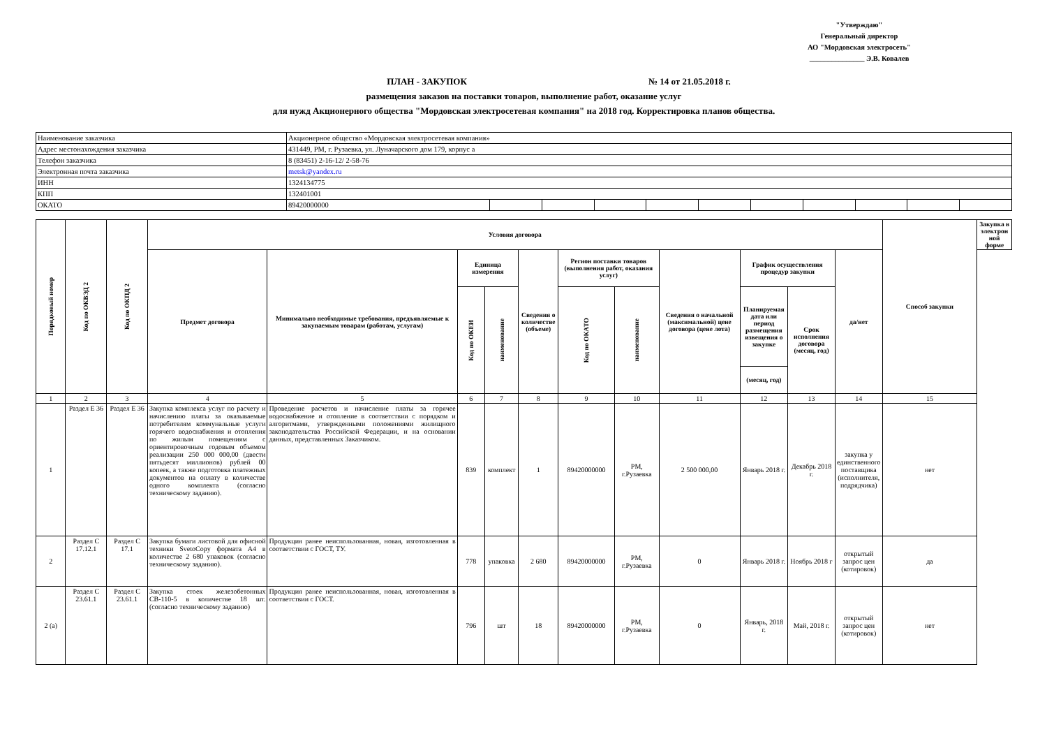"Утверждаю"
Генеральный директор
АО "Мордовская электросеть"
_______________ Э.В. Ковалев
ПЛАН - ЗАКУПОК № 14 от 21.05.2018 г.
размещения заказов на поставки товаров, выполнение работ, оказание услуг
для нужд Акционерного общества "Мордовская электросетевая компания" на 2018 год. Корректировка планов общества.
| Наименование заказчика | Акционерное общество «Мордовская электросетевая компания» | | | | | | | | | | |
| Адрес местонахождения заказчика | 431449, РМ, г. Рузаевка, ул. Луначарского дом 179, корпус а | | | | | | | | | | |
| Телефон заказчика | 8 (83451) 2-16-12/ 2-58-76 | | | | | | | | | | |
| Электронная почта заказчика | metsk@yandex.ru | | | | | | | | | | |
| ИНН | 1324134775 | | | | | | | | | | |
| КПП | 132401001 | | | | | | | | | | |
| ОКАТО | 89420000000 | | | | | | | | | | |
| Порядковый номер | Код по ОКВЭД 2 | Код по ОКПД 2 | Условия договора | | | | | | | | | | | Способ закупки | Закупка в электрон ной форме |
| --- | --- | --- | --- | --- | --- | --- | --- | --- | --- | --- | --- | --- | --- | --- | --- |
| | | | Предмет договора | Минимально необходимые требования, предъявляемые к закупаемым товарам (работам, услугам) | Единица измерения | | Сведения о количестве (объеме) | Регион поставки товаров (выполнения работ, оказания услуг) | | Сведения о начальной (максимальной) цене договора (цене лота) | График осуществления процедур закупки | | да/нет | | |
| | | | | | Код по ОКЕИ | наименование | | Код по ОКАТО | наименование | | Планируемая дата или период размещения извещения о закупке | Срок исполнения договора (месяц, год) | | | |
| | | | | | | | | | | | (месяц, год) | | | | |
| 1 | 2 | 3 | 4 | 5 | 6 | 7 | 8 | 9 | 10 | 11 | 12 | 13 | 14 | 15 | |
| 1 | Раздел Е 36 | Раздел Е 36 | Закупка комплекса услуг по расчету и начислению платы за оказываемые потребителям коммунальные услуги горячего водоснабжения и отопления по жилым помещениям с ориентировочным годовым объемом реализации 250 000 000,00 (двести пятьдесят миллионов) рублей 00 копеек, а также подготовка платежных документов на оплату в количестве одного комплекта (согласно техническому заданию). | Проведение расчетов и начисление платы за горячее водоснабжение и отопление в соответствии с порядком и алгоритмами, утвержденными положениями жилищного законодательства Российской Федерации, и на основании данных, представленных Заказчиком. | 839 | комплект | 1 | 89420000000 | РМ, г.Рузаевка | 2 500 000,00 | Январь 2018 г. | Декабрь 2018 г. | закупка у единственного поставщика (исполнителя, подрядчика) | нет | |
| 2 | Раздел С 17.12.1 | Раздел С 17.1 | Закупка бумаги листовой для офисной техники SvetoCopy формата А4 в количестве 2 680 упаковок (согласно техническому заданию). | Продукция ранее неиспользованная, новая, изготовленная в соответствии с ГОСТ, ТУ. | 778 | упаковка | 2 680 | 89420000000 | РМ, г.Рузаевка | 0 | Январь 2018 г. | Ноябрь 2018 г | открытый запрос цен (котировок) | да | |
| 2 (а) | Раздел С 23.61.1 | Раздел С 23.61.1 | Закупка стоек железобетонных СВ-110-5 в количестве 18 шт. (согласно техническому заданию) | Продукция ранее неиспользованная, новая, изготовленная в соответствии с ГОСТ. | 796 | шт | 18 | 89420000000 | РМ, г.Рузаевка | 0 | Январь, 2018 г. | Май, 2018 г. | открытый запрос цен (котировок) | нет | |